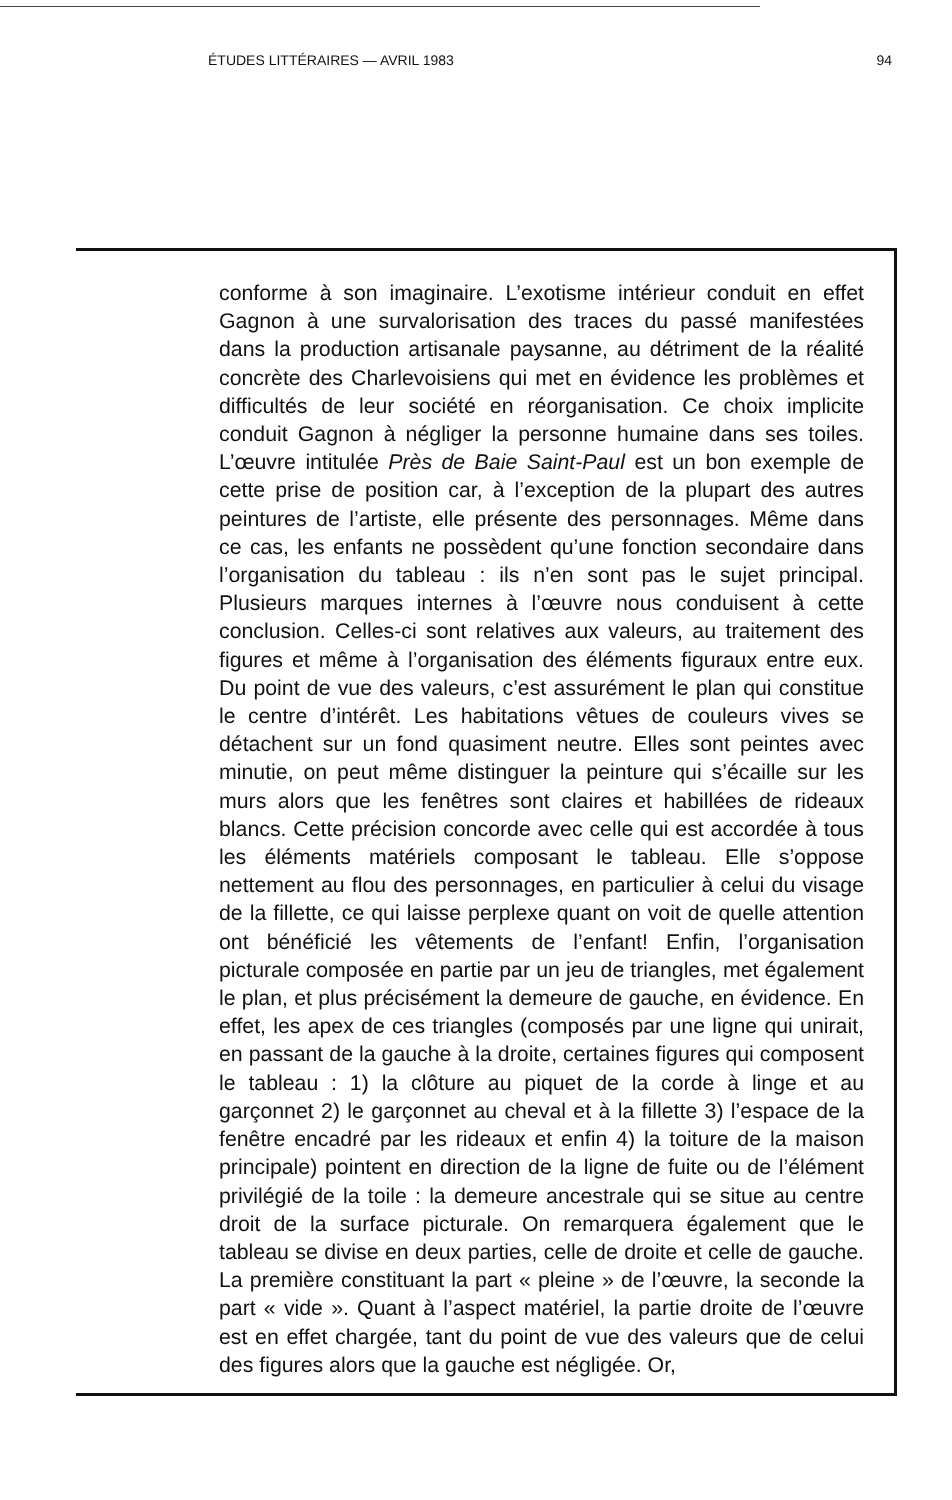ÉTUDES LITTÉRAIRES — AVRIL 1983 94
conforme à son imaginaire. L’exotisme intérieur conduit en effet Gagnon à une survalorisation des traces du passé manifestées dans la production artisanale paysanne, au détriment de la réalité concrète des Charlevoisiens qui met en évidence les problèmes et difficultés de leur société en réorganisation. Ce choix implicite conduit Gagnon à négliger la personne humaine dans ses toiles. L’œuvre intitulée Près de Baie Saint-Paul est un bon exemple de cette prise de position car, à l’exception de la plupart des autres peintures de l’artiste, elle présente des personnages. Même dans ce cas, les enfants ne possèdent qu’une fonction secondaire dans l’organisation du tableau : ils n’en sont pas le sujet principal. Plusieurs marques internes à l’œuvre nous conduisent à cette conclusion. Celles-ci sont relatives aux valeurs, au traitement des figures et même à l’organisation des éléments figuraux entre eux. Du point de vue des valeurs, c’est assurément le plan qui constitue le centre d’intérêt. Les habitations vêtues de couleurs vives se détachent sur un fond quasiment neutre. Elles sont peintes avec minutie, on peut même distinguer la peinture qui s’écaille sur les murs alors que les fenêtres sont claires et habillées de rideaux blancs. Cette précision concorde avec celle qui est accordée à tous les éléments matériels composant le tableau. Elle s’oppose nettement au flou des personnages, en particulier à celui du visage de la fillette, ce qui laisse perplexe quant on voit de quelle attention ont bénéficié les vêtements de l’enfant! Enfin, l’organisation picturale composée en partie par un jeu de triangles, met également le plan, et plus précisément la demeure de gauche, en évidence. En effet, les apex de ces triangles (composés par une ligne qui unirait, en passant de la gauche à la droite, certaines figures qui composent le tableau : 1) la clôture au piquet de la corde à linge et au garçonnet 2) le garçonnet au cheval et à la fillette 3) l’espace de la fenêtre encadré par les rideaux et enfin 4) la toiture de la maison principale) pointent en direction de la ligne de fuite ou de l’élément privilégié de la toile : la demeure ancestrale qui se situe au centre droit de la surface picturale. On remarquera également que le tableau se divise en deux parties, celle de droite et celle de gauche. La première constituant la part « pleine » de l’œuvre, la seconde la part « vide ». Quant à l’aspect matériel, la partie droite de l’œuvre est en effet chargée, tant du point de vue des valeurs que de celui des figures alors que la gauche est négligée. Or,